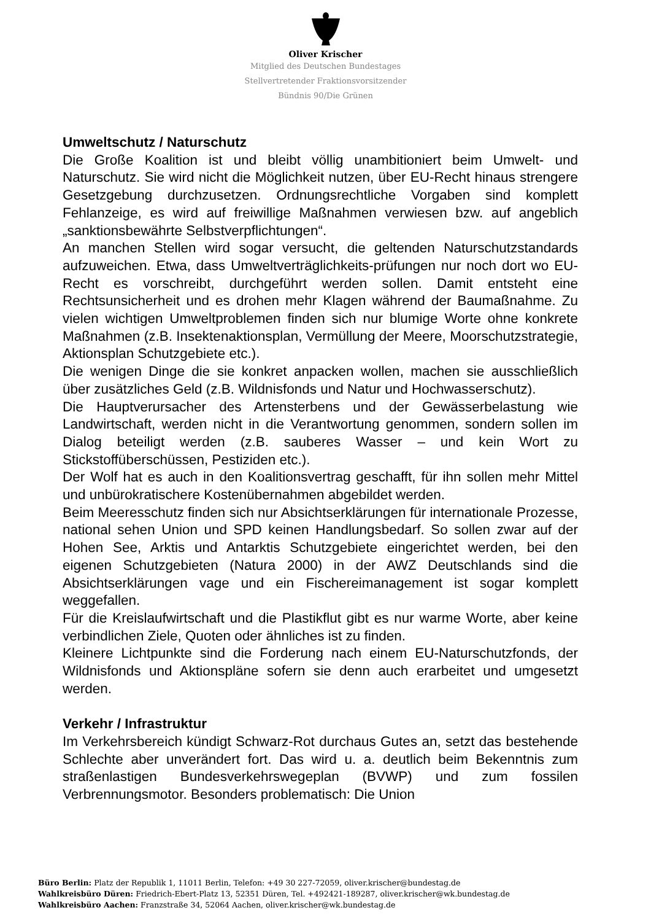Oliver Krischer
Mitglied des Deutschen Bundestages
Stellvertretender Fraktionsvorsitzender
Bündnis 90/Die Grünen
Umweltschutz / Naturschutz
Die Große Koalition ist und bleibt völlig unambitioniert beim Umwelt- und Naturschutz. Sie wird nicht die Möglichkeit nutzen, über EU-Recht hinaus strengere Gesetzgebung durchzusetzen. Ordnungsrechtliche Vorgaben sind komplett Fehlanzeige, es wird auf freiwillige Maßnahmen verwiesen bzw. auf angeblich „sanktionsbewährte Selbstverpflichtungen“.
An manchen Stellen wird sogar versucht, die geltenden Naturschutzstandards aufzuweichen. Etwa, dass Umweltverträglichkeits-prüfungen nur noch dort wo EU- Recht es vorschreibt, durchgeführt werden sollen. Damit entsteht eine Rechtsunsicherheit und es drohen mehr Klagen während der Baumaßnahme. Zu vielen wichtigen Umweltproblemen finden sich nur blumige Worte ohne konkrete Maßnahmen (z.B. Insektenaktionsplan, Vermüllung der Meere, Moorschutzstrategie, Aktionsplan Schutzgebiete etc.).
Die wenigen Dinge die sie konkret anpacken wollen, machen sie ausschließlich über zusätzliches Geld (z.B. Wildnisfonds und Natur und Hochwasserschutz).
Die Hauptverursacher des Artensterbens und der Gewässerbelastung wie Landwirtschaft, werden nicht in die Verantwortung genommen, sondern sollen im Dialog beteiligt werden (z.B. sauberes Wasser – und kein Wort zu Stickstoffüberschüssen, Pestiziden etc.).
Der Wolf hat es auch in den Koalitionsvertrag geschafft, für ihn sollen mehr Mittel und unbürokratischere Kostenübernahmen abgebildet werden.
Beim Meeresschutz finden sich nur Absichtserklärungen für internationale Prozesse, national sehen Union und SPD keinen Handlungsbedarf. So sollen zwar auf der Hohen See, Arktis und Antarktis Schutzgebiete eingerichtet werden, bei den eigenen Schutzgebieten (Natura 2000) in der AWZ Deutschlands sind die Absichtserklärungen vage und ein Fischereimanagement ist sogar komplett weggefallen.
Für die Kreislaufwirtschaft und die Plastikflut gibt es nur warme Worte, aber keine verbindlichen Ziele, Quoten oder ähnliches ist zu finden.
Kleinere Lichtpunkte sind die Forderung nach einem EU-Naturschutzfonds, der Wildnisfonds und Aktionspläne sofern sie denn auch erarbeitet und umgesetzt werden.
Verkehr / Infrastruktur
Im Verkehrsbereich kündigt Schwarz-Rot durchaus Gutes an, setzt das bestehende Schlechte aber unverändert fort. Das wird u. a. deutlich beim Bekenntnis zum straßenlastigen Bundesverkehrswegeplan (BVWP) und zum fossilen Verbrennungsmotor. Besonders problematisch: Die Union
Büro Berlin: Platz der Republik 1, 11011 Berlin, Telefon: +49 30 227-72059, oliver.krischer@bundestag.de
Wahlkreisbüro Düren: Friedrich-Ebert-Platz 13, 52351 Düren, Tel. +492421-189287, oliver.krischer@wk.bundestag.de
Wahlkreisbüro Aachen: Franzstraße 34, 52064 Aachen, oliver.krischer@wk.bundestag.de